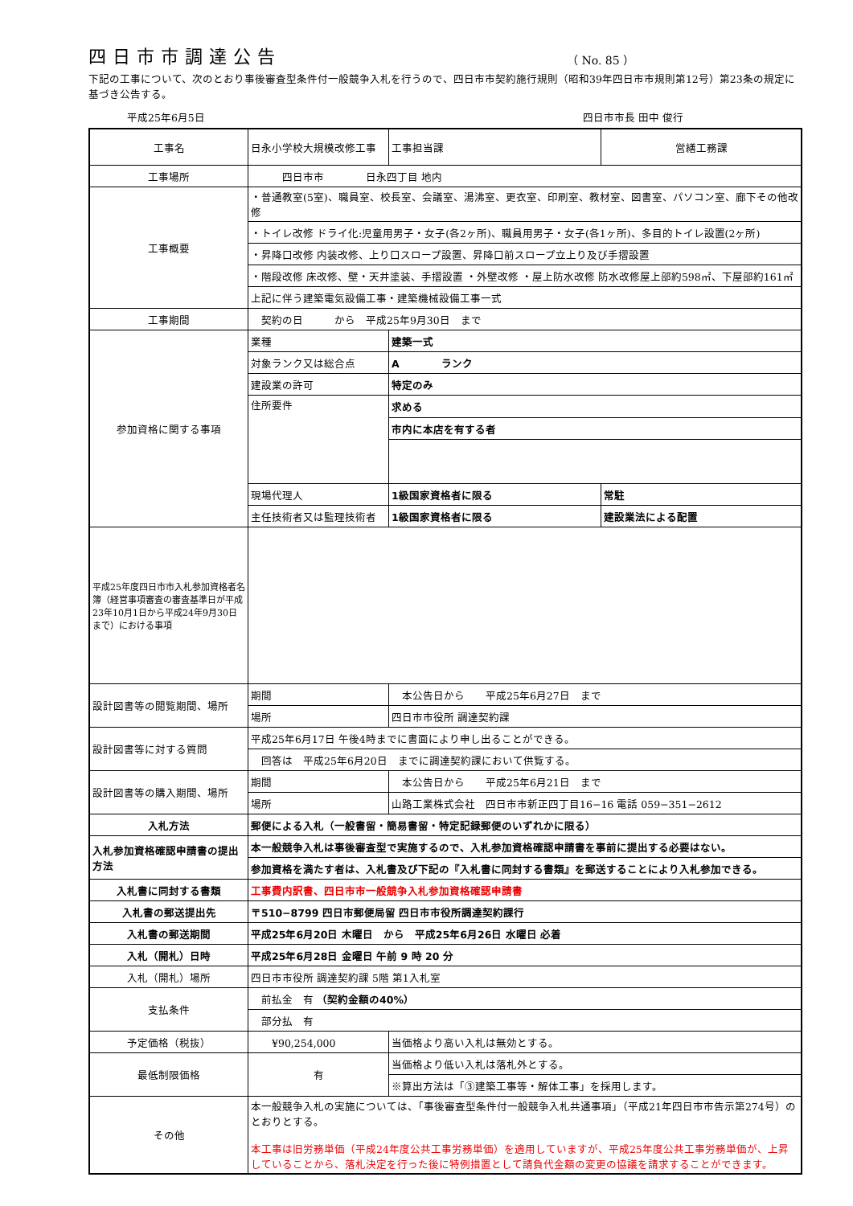四日市市調達公告
（ No. 85 ）
下記の工事について、次のとおり事後審査型条件付一般競争入札を行うので、四日市市契約施行規則（昭和39年四日市市規則第12号）第23条の規定に基づき公告する。
平成25年6月5日 四日市市長 田中 俊行
| 工事名 | 日永小学校大規模改修工事 | | 工事担当課 | 営繕工務課 |
| 工事場所 | 四日市市 日永四丁目 地内 | | | |
| 工事概要 | ・普通教室(5室)、職員室、校長室、会議室、湯沸室、更衣室、印刷室、教材室、図書室、パソコン室、廊下その他改修 | | | |
| | ・トイレ改修 ドライ化:児童用男子・女子(各2ヶ所)、職員用男子・女子(各1ヶ所)、多目的トイレ設置(2ヶ所) | | | |
| | ・昇降口改修 内装改修、上り口スロープ設置、昇降口前スロープ立上り及び手摺設置 | | | |
| | ・階段改修 床改修、壁・天井塗装、手摺設置 ・外壁改修 ・屋上防水改修 防水改修屋上部約598㎡、下屋部約161㎡ | | | |
| | 上記に伴う建築電気設備工事・建築機械設備工事一式 | | | |
| 工事期間 | 契約の日 から 平成25年9月30日 まで | | | |
| 参加資格に関する事項 | 業種 | 建築一式 | | |
| | 対象ランク又は総合点 | A ランク | | |
| | 建設業の許可 | 特定のみ | | |
| | 住所要件 | 求める | | |
| | | 市内に本店を有する者 | | |
| | 現場代理人 | 1級国家資格者に限る | | 常駐 |
| | 主任技術者又は監理技術者 | 1級国家資格者に限る | | 建設業法による配置 |
| 平成25年度四日市市入札参加資格者名簿（経営事項審査の審査基準日が平成23年10月1日から平成24年9月30日まで）における事項 | | | | |
| 設計図書等の閲覧期間、場所 | 期間 | 本公告日から 平成25年6月27日 まで | | |
| | 場所 | 四日市市役所 調達契約課 | | |
| 設計図書等に対する質問 | 平成25年6月17日 午後4時までに書面により申し出ることができる。 | | | |
| | 回答は 平成25年6月20日 までに調達契約課において供覧する。 | | | |
| 設計図書等の購入期間、場所 | 期間 | 本公告日から 平成25年6月21日 まで | | |
| | 場所 | 山路工業株式会社 四日市市新正四丁目16−16 電話 059−351−2612 | | |
| 入札方法 | 郵便による入札（一般書留・簡易書留・特定記録郵便のいずれかに限る） | | | |
| 入札参加資格確認申請書の提出方法 | 本一般競争入札は事後審査型で実施するので、入札参加資格確認申請書を事前に提出する必要はない。 | | | |
| | 参加資格を満たす者は、入札書及び下記の『入札書に同封する書類』を郵送することにより入札参加できる。 | | | |
| 入札書に同封する書類 | 工事費内訳書、四日市市一般競争入札参加資格確認申請書 | | | |
| 入札書の郵送提出先 | 〒510−8799 四日市郵便局留 四日市市役所調達契約課行 | | | |
| 入札書の郵送期間 | 平成25年6月20日 木曜日 から 平成25年6月26日 水曜日 必着 | | | |
| 入札（開札）日時 | 平成25年6月28日 金曜日 午前 9 時 20 分 | | | |
| 入札（開札）場所 | 四日市市役所 調達契約課 5階 第1入札室 | | | |
| 支払条件 | 前払金 有 （契約金額の40%） | | | |
| | 部分払 有 | | | |
| 予定価格（税抜） | ¥90,254,000 | | 当価格より高い入札は無効とする。 | |
| 最低制限価格 | 有 | | 当価格より低い入札は落札外とする。 | |
| | | | ※算出方法は「③建築工事等・解体工事」を採用します。 | |
| その他 | 本一般競争入札の実施については、「事後審査型条件付一般競争入札共通事項」（平成21年四日市市告示第274号）のとおりとする。 本工事は旧労務単価（平成24年度公共工事労務単価）を適用していますが、平成25年度公共工事労務単価が、上昇していることから、落札決定を行った後に特例措置として請負代金額の変更の協議を請求することができます。 | | | |